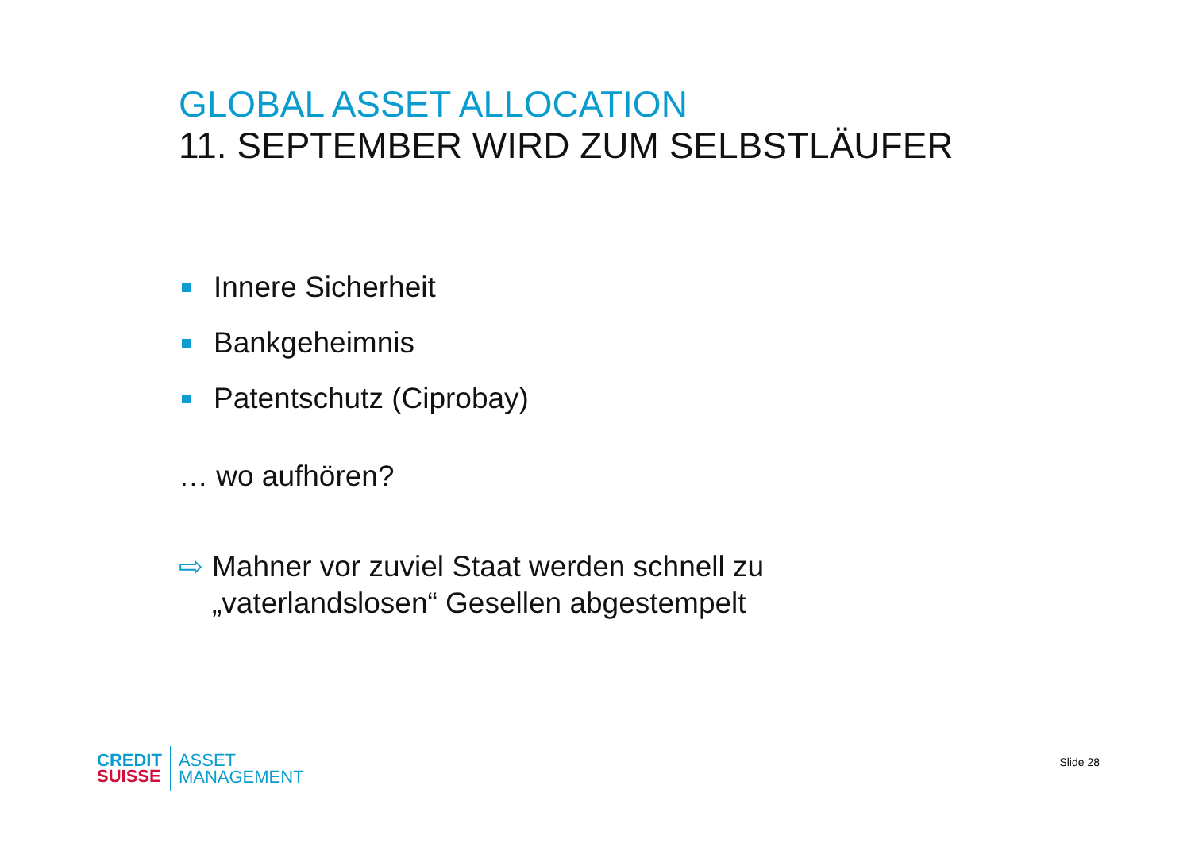GLOBAL ASSET ALLOCATION
11. SEPTEMBER WIRD ZUM SELBSTLÄUFER
Innere Sicherheit
Bankgeheimnis
Patentschutz (Ciprobay)
… wo aufhören?
⇨ Mahner vor zuviel Staat werden schnell zu
„vaterlandslosen“ Gesellen abgestempelt
CREDIT
SUISSE
ASSET
MANAGEMENT
Slide 28